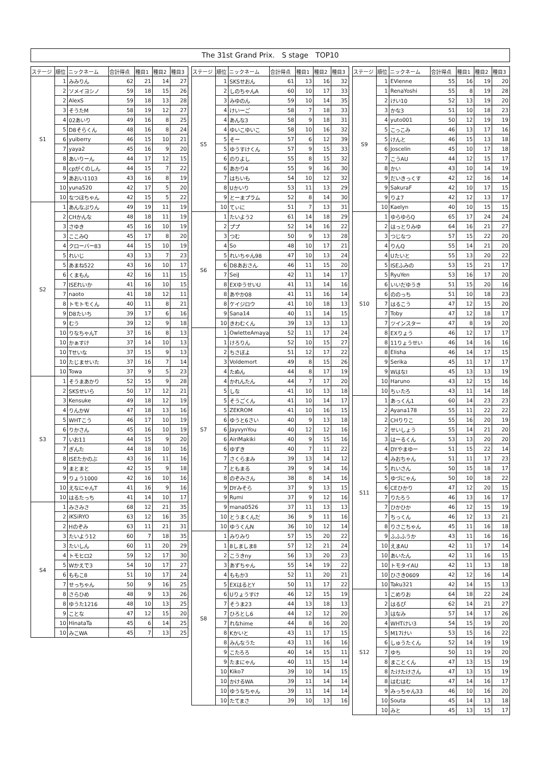The 31st Grand Prix.　S stage　TOP10
| ステージ | 順位 | ニックネーム | 合計得点 | 種目1 | 種目2 | 種目3 |
| --- | --- | --- | --- | --- | --- | --- |
| S1 | 1 | みみりん | 62 | 21 | 14 | 27 |
| | 2 | ソメイヨシノ | 59 | 18 | 15 | 26 |
| | 2 | AlexS | 59 | 18 | 13 | 28 |
| | 3 | そうたM | 58 | 19 | 12 | 27 |
| | 4 | 02あいり | 49 | 16 | 8 | 25 |
| | 5 | D8そらくん | 48 | 16 | 8 | 24 |
| | 6 | yuiberry | 46 | 15 | 10 | 21 |
| | 7 | yaya2 | 45 | 16 | 9 | 20 |
| | 8 | あいりーん | 44 | 17 | 12 | 15 |
| | 8 | cpがくのしん | 44 | 15 | 7 | 22 |
| | 9 | あおい1103 | 43 | 16 | 8 | 19 |
| | 10 | yuna520 | 42 | 17 | 5 | 20 |
| | 10 | なつほちゃん | 42 | 15 | 5 | 22 |
| S2 | 1 | あんなぷりん | 49 | 19 | 11 | 19 |
| | 2 | CHかんな | 48 | 18 | 11 | 19 |
| | 3 | さゆき | 45 | 16 | 10 | 19 |
| | 3 | ここみQ | 45 | 17 | 8 | 20 |
| | 4 | クローバー83 | 44 | 15 | 10 | 19 |
| | 5 | れいじ | 43 | 13 | 7 | 23 |
| | 5 | あまね522 | 43 | 16 | 10 | 17 |
| | 6 | くまもん | 42 | 16 | 11 | 15 |
| | 7 | ISEれいか | 41 | 16 | 10 | 15 |
| | 7 | naoto | 41 | 18 | 12 | 11 |
| | 8 | トモトモくん | 40 | 11 | 8 | 21 |
| | 9 | D8たいち | 39 | 17 | 6 | 16 |
| | 9 | むう | 39 | 12 | 9 | 18 |
| | 10 | りなちゃんT | 37 | 16 | 8 | 13 |
| | 10 | かぁすけ | 37 | 14 | 10 | 13 |
| | 10 | Tせいな | 37 | 15 | 9 | 13 |
| | 10 | たじませいた | 37 | 16 | 7 | 14 |
| | 10 | Towa | 37 | 9 | 5 | 23 |
| S3 | 1 | そうまあかり | 52 | 15 | 9 | 28 |
| | 2 | SKSせいら | 50 | 17 | 12 | 21 |
| | 3 | Kensuke | 49 | 18 | 12 | 19 |
| | 4 | りんかW | 47 | 18 | 13 | 16 |
| | 5 | WHTこう | 46 | 17 | 10 | 19 |
| | 6 | りかさん | 45 | 16 | 10 | 19 |
| | 7 | いお11 | 44 | 15 | 9 | 20 |
| | 7 | ぎんた | 44 | 18 | 10 | 16 |
| | 8 | ISEたかのぶ | 43 | 16 | 11 | 16 |
| | 9 | まとまと | 42 | 15 | 9 | 18 |
| | 9 | りょう1000 | 42 | 16 | 10 | 16 |
| | 10 | えなにゃんT | 41 | 16 | 9 | 16 |
| | 10 | はるたっち | 41 | 14 | 10 | 17 |
| S4 | 1 | みさみさ | 68 | 12 | 21 | 35 |
| | 2 | iKSiRYO | 63 | 12 | 16 | 35 |
| | 2 | Hのぞみ | 63 | 11 | 21 | 31 |
| | 3 | たいよう12 | 60 | 7 | 18 | 35 |
| | 3 | たいしん | 60 | 11 | 20 | 29 |
| | 4 | トモヒロ2 | 59 | 12 | 17 | 30 |
| | 5 | Wかえで3 | 54 | 10 | 17 | 27 |
| | 6 | ももこ8 | 51 | 10 | 17 | 24 |
| | 7 | せっちゃん | 50 | 9 | 16 | 25 |
| | 8 | さらひめ | 48 | 9 | 13 | 26 |
| | 8 | ゆうた1216 | 48 | 10 | 13 | 25 |
| | 9 | ことな | 47 | 12 | 15 | 20 |
| | 10 | HinataTa | 45 | 6 | 14 | 25 |
| | 10 | みこWA | 45 | 7 | 13 | 25 |
| ステージ | 順位 | ニックネーム | 合計得点 | 種目1 | 種目2 | 種目3 |
| --- | --- | --- | --- | --- | --- | --- |
| S5 | 1 | SKSせおん | 61 | 13 | 16 | 32 |
| | 2 | しのちゃんA | 60 | 10 | 17 | 33 |
| | 3 | みゆのん | 59 | 10 | 14 | 35 |
| | 4 | けいーご | 58 | 7 | 18 | 33 |
| | 4 | あんな3 | 58 | 9 | 18 | 31 |
| | 4 | ゆいこゆいこ | 58 | 10 | 16 | 32 |
| | 5 | そー | 57 | 6 | 12 | 39 |
| | 5 | ゆうすけくん | 57 | 9 | 15 | 33 |
| | 6 | のりよし | 55 | 8 | 15 | 32 |
| | 6 | あかり4 | 55 | 9 | 16 | 30 |
| | 7 | はちいも | 54 | 10 | 12 | 32 |
| | 8 | Uかいり | 53 | 11 | 13 | 29 |
| | 9 | とーまプラム | 52 | 8 | 14 | 30 |
| | 10 | てぃに | 51 | 7 | 13 | 31 |
| S6 | 1 | たいよう2 | 61 | 14 | 18 | 29 |
| | 2 | ププ | 52 | 14 | 16 | 22 |
| | 3 | つむ | 50 | 9 | 13 | 28 |
| | 4 | So | 48 | 10 | 17 | 21 |
| | 5 | れいちゃん98 | 47 | 10 | 13 | 24 |
| | 6 | D8あおさん | 46 | 11 | 15 | 20 |
| | 7 | SeiJ | 42 | 11 | 14 | 17 |
| | 8 | EXゆうせいU | 41 | 11 | 14 | 16 |
| | 8 | あやか08 | 41 | 11 | 16 | 14 |
| | 8 | ケイジロウ | 41 | 10 | 18 | 13 |
| | 9 | Sana14 | 40 | 11 | 14 | 15 |
| | 10 | きわむくん | 39 | 13 | 13 | 13 |
| S7 | 1 | OwletteAmaya | 52 | 11 | 17 | 24 |
| | 1 | けろりん | 52 | 10 | 15 | 27 |
| | 2 | ちさぼよ | 51 | 12 | 17 | 22 |
| | 3 | Voldemort | 49 | 8 | 15 | 26 |
| | 4 | たぬん | 44 | 8 | 17 | 19 |
| | 4 | かれんたん | 44 | 7 | 17 | 20 |
| | 5 | しな | 41 | 10 | 13 | 18 |
| | 5 | そうごくん | 41 | 10 | 14 | 17 |
| | 5 | ZEKROM | 41 | 10 | 16 | 15 |
| | 6 | ゆうと6さい | 40 | 9 | 13 | 18 |
| | 6 | JayvynYou | 40 | 12 | 12 | 16 |
| | 6 | AiriMakiki | 40 | 9 | 15 | 16 |
| | 6 | ゆずき | 40 | 7 | 11 | 22 |
| | 7 | さくらまみ | 39 | 13 | 14 | 12 |
| | 7 | ともまる | 39 | 9 | 14 | 16 |
| | 8 | のぞみさん | 38 | 8 | 14 | 16 |
| | 9 | DYみそら | 37 | 9 | 13 | 15 |
| | 9 | Rumi | 37 | 9 | 12 | 16 |
| | 9 | mana0526 | 37 | 11 | 13 | 13 |
| | 10 | とうまくんだ | 36 | 9 | 11 | 16 |
| | 10 | ゆうくんN | 36 | 10 | 12 | 14 |
| S8 | 1 | みりみり | 57 | 15 | 20 | 22 |
| | 1 | 8しましま8 | 57 | 12 | 21 | 24 |
| | 2 | こうきny | 56 | 13 | 20 | 23 |
| | 3 | あずちゃん | 55 | 14 | 19 | 22 |
| | 4 | ももか3 | 52 | 11 | 20 | 21 |
| | 5 | EXはるとY | 50 | 11 | 17 | 22 |
| | 6 | Uりょうすけ | 46 | 12 | 15 | 19 |
| | 7 | そうま23 | 44 | 13 | 18 | 13 |
| | 7 | ひろとし6 | 44 | 12 | 12 | 20 |
| | 7 | れなhime | 44 | 8 | 16 | 20 |
| | 8 | Kかいと | 43 | 11 | 17 | 15 |
| | 8 | みんなうた | 43 | 11 | 16 | 16 |
| | 9 | こたろろ | 40 | 14 | 15 | 11 |
| | 9 | たまにゃん | 40 | 11 | 15 | 14 |
| | 10 | Kiko7 | 39 | 10 | 14 | 15 |
| | 10 | かけるWA | 39 | 11 | 14 | 14 |
| | 10 | ゆうなちゃん | 39 | 11 | 14 | 14 |
| | 10 | たてまさ | 39 | 10 | 13 | 16 |
| ステージ | 順位 | ニックネーム | 合計得点 | 種目1 | 種目2 | 種目3 |
| --- | --- | --- | --- | --- | --- | --- |
| S9 | 1 | EVienne | 55 | 16 | 19 | 20 |
| | 1 | RenaYoshi | 55 | 8 | 19 | 28 |
| | 2 | けい10 | 52 | 13 | 19 | 20 |
| | 3 | かな3 | 51 | 10 | 18 | 23 |
| | 4 | yuto001 | 50 | 12 | 19 | 19 |
| | 5 | こっこみ | 46 | 13 | 17 | 16 |
| | 5 | けんと | 46 | 15 | 13 | 18 |
| | 6 | Joscelin | 45 | 10 | 17 | 18 |
| | 7 | こうAU | 44 | 12 | 15 | 17 |
| | 8 | かい | 43 | 10 | 14 | 19 |
| | 9 | だいきっくす | 42 | 12 | 16 | 14 |
| | 9 | SakuraF | 42 | 10 | 17 | 15 |
| | 9 | りよ7 | 42 | 12 | 13 | 17 |
| | 10 | Kaelyn | 40 | 10 | 15 | 15 |
| S10 | 1 | ゆらゆらQ | 65 | 17 | 24 | 24 |
| | 2 | はっとりみゆ | 64 | 16 | 21 | 27 |
| | 3 | つじなつ | 57 | 15 | 22 | 20 |
| | 4 | りんQ | 55 | 14 | 21 | 20 |
| | 4 | Uたいと | 55 | 13 | 20 | 22 |
| | 5 | ISEふみの | 53 | 15 | 21 | 17 |
| | 5 | RyuYen | 53 | 16 | 17 | 20 |
| | 6 | いいだゆうき | 51 | 15 | 20 | 16 |
| | 6 | ののっち | 51 | 10 | 18 | 23 |
| | 7 | はるこう | 47 | 12 | 15 | 20 |
| | 7 | Toby | 47 | 12 | 18 | 17 |
| | 7 | ツインスター | 47 | 8 | 19 | 20 |
| | 8 | EXりょう | 46 | 12 | 17 | 17 |
| | 8 | 11りょうせい | 46 | 14 | 16 | 16 |
| | 8 | Elisha | 46 | 14 | 17 | 15 |
| | 9 | Serika | 45 | 11 | 17 | 17 |
| | 9 | WはなI | 45 | 13 | 13 | 19 |
| | 10 | Haruno | 43 | 12 | 15 | 16 |
| | 10 | ちぃたろ | 43 | 11 | 14 | 18 |
| S11 | 1 | あっくん1 | 60 | 14 | 23 | 23 |
| | 2 | Ayana178 | 55 | 11 | 22 | 22 |
| | 2 | CHりりこ | 55 | 16 | 20 | 19 |
| | 2 | せいしょう | 55 | 14 | 21 | 20 |
| | 3 | はーるくん | 53 | 13 | 20 | 20 |
| | 4 | DYやまゆー | 51 | 15 | 22 | 14 |
| | 4 | みおちゃん | 51 | 11 | 17 | 23 |
| | 5 | れいさん | 50 | 15 | 18 | 17 |
| | 5 | ゆづにゃん | 50 | 10 | 18 | 22 |
| | 6 | CEひかり | 47 | 12 | 20 | 15 |
| | 7 | りたろう | 46 | 13 | 16 | 17 |
| | 7 | ひかひか | 46 | 12 | 15 | 19 |
| | 7 | ちっくん | 46 | 12 | 13 | 21 |
| | 8 | りさこちゃん | 45 | 11 | 16 | 18 |
| | 9 | ふふふうか | 43 | 11 | 16 | 16 |
| | 10 | えまAU | 42 | 11 | 17 | 14 |
| | 10 | あいたん | 42 | 11 | 16 | 15 |
| | 10 | トモタイAU | 42 | 11 | 13 | 18 |
| | 10 | ひさき0609 | 42 | 12 | 16 | 14 |
| | 10 | Taku321 | 42 | 14 | 15 | 13 |
| S12 | 1 | こめりお | 64 | 18 | 22 | 24 |
| | 2 | はるぴ | 62 | 14 | 21 | 27 |
| | 3 | はなみ | 57 | 14 | 17 | 26 |
| | 4 | WHTけい3 | 54 | 15 | 19 | 20 |
| | 5 | M17けい | 53 | 15 | 16 | 22 |
| | 6 | しゅうたくん | 52 | 14 | 19 | 19 |
| | 7 | ゆち | 50 | 11 | 19 | 20 |
| | 8 | まことくん | 47 | 13 | 15 | 19 |
| | 8 | たけたけさん | 47 | 13 | 15 | 19 |
| | 8 | はむはむ | 47 | 14 | 16 | 17 |
| | 9 | みっちゃん33 | 46 | 10 | 16 | 20 |
| | 10 | Souta | 45 | 14 | 13 | 18 |
| | 10 | みと | 45 | 13 | 15 | 17 |